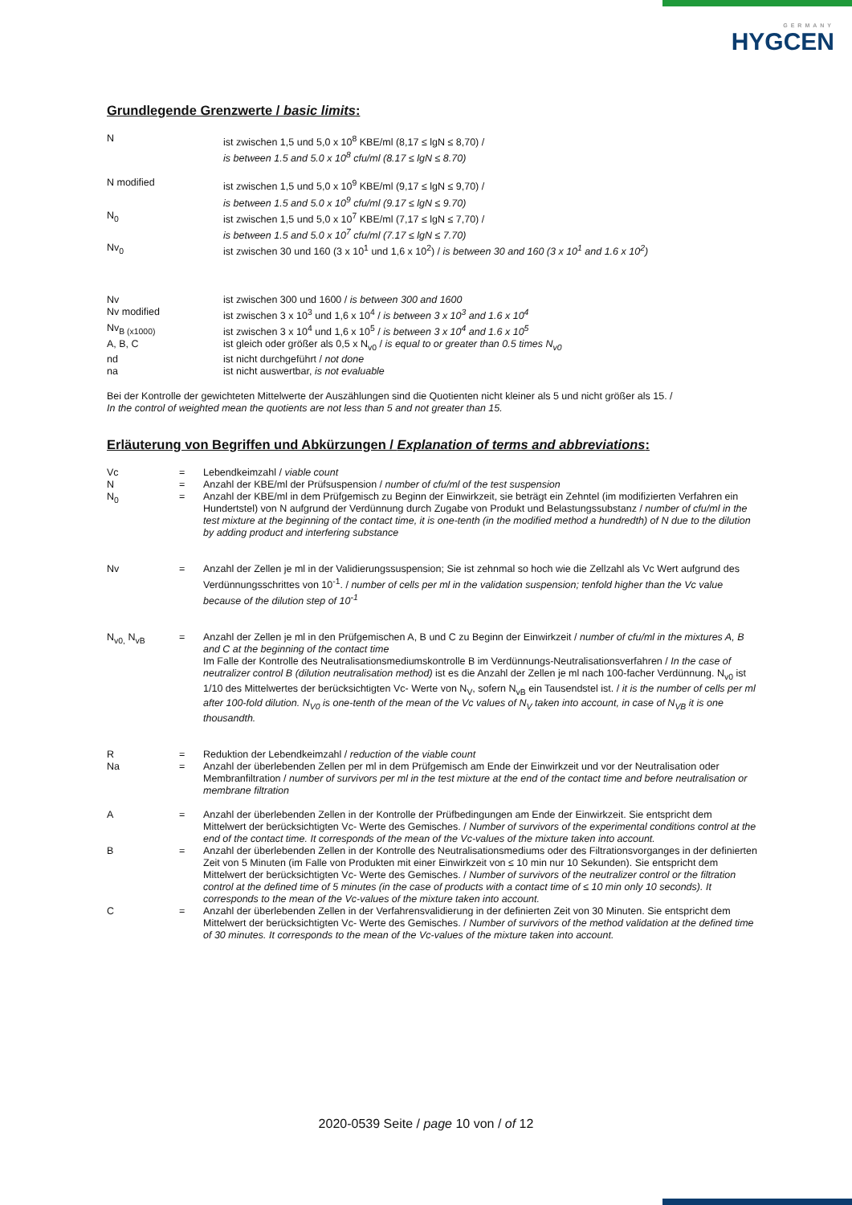GERMANY
HYGCEN
Grundlegende Grenzwerte / basic limits:
| N | ist zwischen 1,5 und 5,0 x 10<sup>8</sup> KBE/ml (8,17 ≤ lgN ≤ 8,70) / is between 1.5 and 5.0 x 10<sup>8</sup> cfu/ml (8.17 ≤ lgN ≤ 8.70) |
| N modified | ist zwischen 1,5 und 5,0 x 10<sup>9</sup> KBE/ml (9,17 ≤ lgN ≤ 9,70) / is between 1.5 and 5.0 x 10<sup>9</sup> cfu/ml (9.17 ≤ lgN ≤ 9.70) |
| N<sub>0</sub> | ist zwischen 1,5 und 5,0 x 10<sup>7</sup> KBE/ml (7,17 ≤ lgN ≤ 7,70) / is between 1.5 and 5.0 x 10<sup>7</sup> cfu/ml (7.17 ≤ lgN ≤ 7.70) |
| Nv<sub>0</sub> | ist zwischen 30 und 160 (3 x 10<sup>1</sup> und 1,6 x 10<sup>2</sup>) / is between 30 and 160 (3 x 10<sup>1</sup> and 1.6 x 10<sup>2</sup>) |
| Nv | ist zwischen 300 und 1600 / is between 300 and 1600 |
| Nv modified | ist zwischen 3 x 10<sup>3</sup> und 1,6 x 10<sup>4</sup> / is between 3 x 10<sup>3</sup> and 1.6 x 10<sup>4</sup> |
| Nv<sub>B (x1000)</sub> | ist zwischen 3 x 10<sup>4</sup> und 1,6 x 10<sup>5</sup> / is between 3 x 10<sup>4</sup> and 1.6 x 10<sup>5</sup> |
| A, B, C | ist gleich oder größer als 0,5 x N<sub>v0</sub> / is equal to or greater than 0.5 times N<sub>v0</sub> |
| nd | ist nicht durchgeführt / not done |
| na | ist nicht auswertbar, is not evaluable |
Bei der Kontrolle der gewichteten Mittelwerte der Auszählungen sind die Quotienten nicht kleiner als 5 und nicht größer als 15. /
In the control of weighted mean the quotients are not less than 5 and not greater than 15.
Erläuterung von Begriffen und Abkürzungen / Explanation of terms and abbreviations:
| Vc | = | Lebendkeimzahl / viable count |
| N | = | Anzahl der KBE/ml der Prüfsuspension / number of cfu/ml of the test suspension |
| N<sub>0</sub> | = | Anzahl der KBE/ml in dem Prüfgemisch zu Beginn der Einwirkzeit, sie beträgt ein Zehntel (im modifizierten Verfahren ein Hundertstel) von N aufgrund der Verdünnung durch Zugabe von Produkt und Belastungssubstanz / number of cfu/ml in the test mixture at the beginning of the contact time, it is one-tenth (in the modified method a hundredth) of N due to the dilution by adding product and interfering substance |
| Nv | = | Anzahl der Zellen je ml in der Validierungssuspension; Sie ist zehnmal so hoch wie die Zellzahl als Vc Wert aufgrund des Verdünnungsschrittes von 10<sup>-1</sup>. / number of cells per ml in the validation suspension; tenfold higher than the Vc value because of the dilution step of 10<sup>-1</sup> |
| N<sub>v0,</sub> N<sub>vB</sub> | = | Anzahl der Zellen je ml in den Prüfgemischen A, B und C zu Beginn der Einwirkzeit / number of cfu/ml in the mixtures A, B and C at the beginning of the contact time Im Falle der Kontrolle des Neutralisationsmediumskontrolle B im Verdünnungs-Neutralisationsverfahren / In the case of neutralizer control B (dilution neutralisation method) ist es die Anzahl der Zellen je ml nach 100-facher Verdünnung. N<sub>v0</sub> ist 1/10 des Mittelwertes der berücksichtigten Vc- Werte von N<sub>V</sub>, sofern N<sub>vB</sub> ein Tausendstel ist. / it is the number of cells per ml after 100-fold dilution. N<sub>V0</sub> is one-tenth of the mean of the Vc values of N<sub>V</sub> taken into account, in case of N<sub>VB</sub> it is one thousandth. |
| R | = | Reduktion der Lebendkeimzahl / reduction of the viable count |
| Na | = | Anzahl der überlebenden Zellen per ml in dem Prüfgemisch am Ende der Einwirkzeit und vor der Neutralisation oder Membranfiltration / number of survivors per ml in the test mixture at the end of the contact time and before neutralisation or membrane filtration |
| A | = | Anzahl der überlebenden Zellen in der Kontrolle der Prüfbedingungen am Ende der Einwirkzeit. Sie entspricht dem Mittelwert der berücksichtigten Vc- Werte des Gemisches. / Number of survivors of the experimental conditions control at the end of the contact time. It corresponds of the mean of the Vc-values of the mixture taken into account. |
| B | = | Anzahl der überlebenden Zellen in der Kontrolle des Neutralisationsmediums oder des Filtrationsvorganges in der definierten Zeit von 5 Minuten (im Falle von Produkten mit einer Einwirkzeit von ≤ 10 min nur 10 Sekunden). Sie entspricht dem Mittelwert der berücksichtigten Vc- Werte des Gemisches. / Number of survivors of the neutralizer control or the filtration control at the defined time of 5 minutes (in the case of products with a contact time of ≤ 10 min only 10 seconds). It corresponds to the mean of the Vc-values of the mixture taken into account. |
| C | = | Anzahl der überlebenden Zellen in der Verfahrensvalidierung in der definierten Zeit von 30 Minuten. Sie entspricht dem Mittelwert der berücksichtigten Vc- Werte des Gemisches. / Number of survivors of the method validation at the defined time of 30 minutes. It corresponds to the mean of the Vc-values of the mixture taken into account. |
2020-0539 Seite / page 10 von / of 12